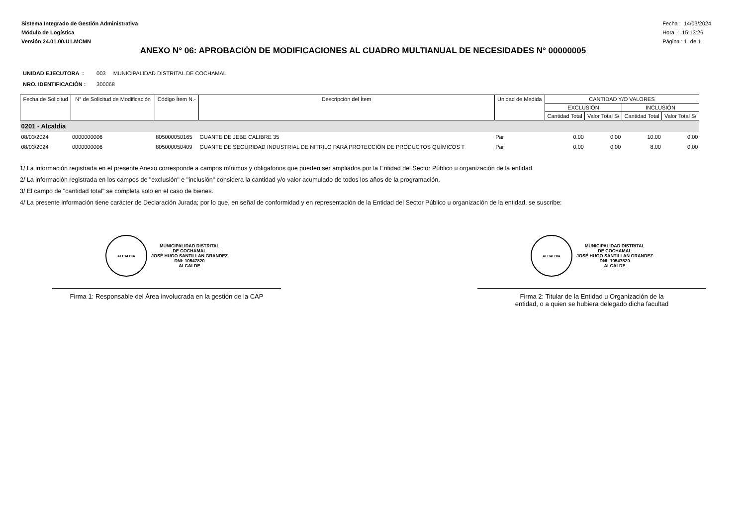Sistema Integrado de Gestión Administrativa
Módulo de Logística
Versión 24.01.00.U1.MCMN
Fecha : 14/03/2024
Hora : 15:13:26
Página : 1 de 1
ANEXO N° 06: APROBACIÓN DE MODIFICACIONES AL CUADRO MULTIANUAL DE NECESIDADES N° 00000005
UNIDAD EJECUTORA : 003 MUNICIPALIDAD DISTRITAL DE COCHAMAL
NRO. IDENTIFICACIÓN : 300068
| Fecha de Solicitud | N° de Solicitud de Modificación | Código Ítem N.- | Descripción del Ítem | Unidad de Medida | CANTIDAD Y/O VALORES | | | |
| --- | --- | --- | --- | --- | --- | --- | --- | --- |
| | | | | | EXCLUSIÓN | | INCLUSIÓN | |
| | | | | | Cantidad Total | Valor Total S/ | Cantidad Total | Valor Total S/ |
| 0201 - Alcaldia | | | | | | | | |
| 08/03/2024 | 0000000006 | 805000050165 | GUANTE DE JEBE CALIBRE 35 | Par | 0.00 | 0.00 | 10.00 | 0.00 |
| 08/03/2024 | 0000000006 | 805000050409 | GUANTE DE SEGURIDAD INDUSTRIAL DE NITRILO PARA PROTECCIÓN DE PRODUCTOS QUÍMICOS T | Par | 0.00 | 0.00 | 8.00 | 0.00 |
1/ La información registrada en el presente Anexo corresponde a campos mínimos y obligatorios que pueden ser ampliados por la Entidad del Sector Público u organización de la entidad.
2/ La información registrada en los campos de "exclusión" e "inclusión" considera la cantidad y/o valor acumulado de todos los años de la programación.
3/ El campo de "cantidad total" se completa solo en el caso de bienes.
4/ La presente información tiene carácter de Declaración Jurada; por lo que, en señal de conformidad y en representación de la Entidad del Sector Público u organización de la entidad, se suscribe:
ALCALDIA
MUNICIPALIDAD DISTRITAL
DE COCHAMAL
JOSÉ HUGO SANTILLAN GRANDEZ
DNI: 10547820
ALCALDE
Firma 1: Responsable del Área involucrada en la gestión de la CAP
ALCALDIA
MUNICIPALIDAD DISTRITAL
DE COCHAMAL
JOSÉ HUGO SANTILLAN GRANDEZ
DNI: 10547820
ALCALDE
Firma 2: Titular de la Entidad u Organización de la
entidad, o a quien se hubiera delegado dicha facultad